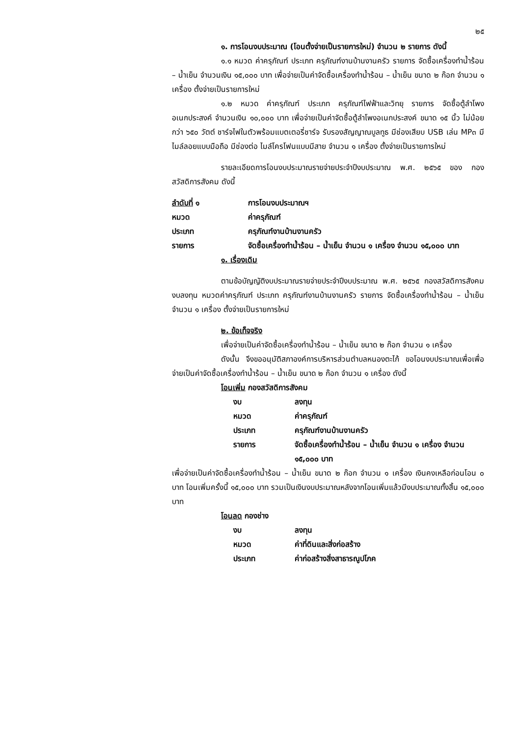๒๕
๑. การโอนงบประมาณ (โอนตั้งจ่ายเป็นรายการใหม่) จำนวน ๒ รายการ ดังนี้
๑.๑ หมวด ค่าครุภัณฑ์ ประเภท ครุภัณฑ์งานบ้านงานครัว รายการ จัดซื้อเครื่องทำน้ำร้อน – น้ำเย็น จำนวนเงิน ๑๕,๐๐๐ บาท เพื่อจ่ายเป็นค่าจัดซื้อเครื่องทำน้ำร้อน – น้ำเย็น ขนาด ๒ ก๊อก จำนวน ๑ เครื่อง ตั้งจ่ายเป็นรายการใหม่
๑.๒ หมวด ค่าครุภัณฑ์ ประเภท ครุภัณฑ์ไฟฟ้าและวิทยุ รายการ จัดซื้อตู้ลำโพงอเนกประสงค์ จำนวนเงิน ๑๐,๐๐๐ บาท เพื่อจ่ายเป็นค่าจัดซื้อตู้ลำโพงอเนกประสงค์ ขนาด ๑๕ นิ้ว ไม่น้อยกว่า ๖๕๐ วัตต์ ชาร์จไฟในตัวพร้อมแบตเตอรี่ชาร์จ รับรองสัญญาณบูลทูธ มีช่องเสียบ USB เล่น MP๓ มีไมล์ลอยแบบมือถือ มีช่องต่อ ไมล์โครโฟนแบบมีสาย จำนวน ๑ เครื่อง ตั้งจ่ายเป็นรายการใหม่
รายละเอียดการโอนงบประมาณรายจ่ายประจำปีงบประมาณ พ.ศ. ๒๕๖๕ ของ กองสวัสดิการสังคม ดังนี้
ลำดับที่ ๑ การโอนงบประมาณฯ
หมวด ค่าครุภัณฑ์
ประเภท ครุภัณฑ์งานบ้านงานครัว
รายการ จัดซื้อเครื่องทำน้ำร้อน – น้ำเย็น จำนวน ๑ เครื่อง จำนวน ๑๕,๐๐๐ บาท
๑. เรื่องเดิม
ตามข้อบัญญัติงบประมาณรายจ่ายประจำปีงบประมาณ พ.ศ. ๒๕๖๕ กองสวัสดิการสังคม งบลงทุน หมวดค่าครุภัณฑ์ ประเภท ครุภัณฑ์งานบ้านงานครัว รายการ จัดซื้อเครื่องทำน้ำร้อน – น้ำเย็น จำนวน ๑ เครื่อง ตั้งจ่ายเป็นรายการใหม่
๒. ข้อเท็จจริง
เพื่อจ่ายเป็นค่าจัดซื้อเครื่องทำน้ำร้อน – น้ำเย็น ขนาด ๒ ก๊อก จำนวน ๑ เครื่อง
ดังนั้น จึงขออนุมัติสภาองค์การบริหารส่วนตำบลหนองตะไก้ ขอโอนงบประมาณเพื่อเพื่อจ่ายเป็นค่าจัดซื้อเครื่องทำน้ำร้อน – น้ำเย็น ขนาด ๒ ก๊อก จำนวน ๑ เครื่อง ดังนี้
โอนเพิ่ม กองสวัสดิการสังคม
งบ ลงทุน
หมวด ค่าครุภัณฑ์
ประเภท ครุภัณฑ์งานบ้านงานครัว
รายการ จัดซื้อเครื่องทำน้ำร้อน – น้ำเย็น จำนวน ๑ เครื่อง จำนวน ๑๕,๐๐๐ บาท
เพื่อจ่ายเป็นค่าจัดซื้อเครื่องทำน้ำร้อน – น้ำเย็น ขนาด ๒ ก๊อก จำนวน ๑ เครื่อง เงินคงเหลือก่อนโอน ๐ บาท โอนเพิ่มครั้งนี้ ๑๕,๐๐๐ บาท รวมเป็นเงินงบประมาณหลังจากโอนเพิ่มแล้วมีงบประมาณทั้งสิ้น ๑๕,๐๐๐ บาท
โอนลด กองช่าง
งบ ลงทุน
หมวด ค่าที่ดินและสิ่งก่อสร้าง
ประเภท ค่าก่อสร้างสิ่งสาธารณูปโภค